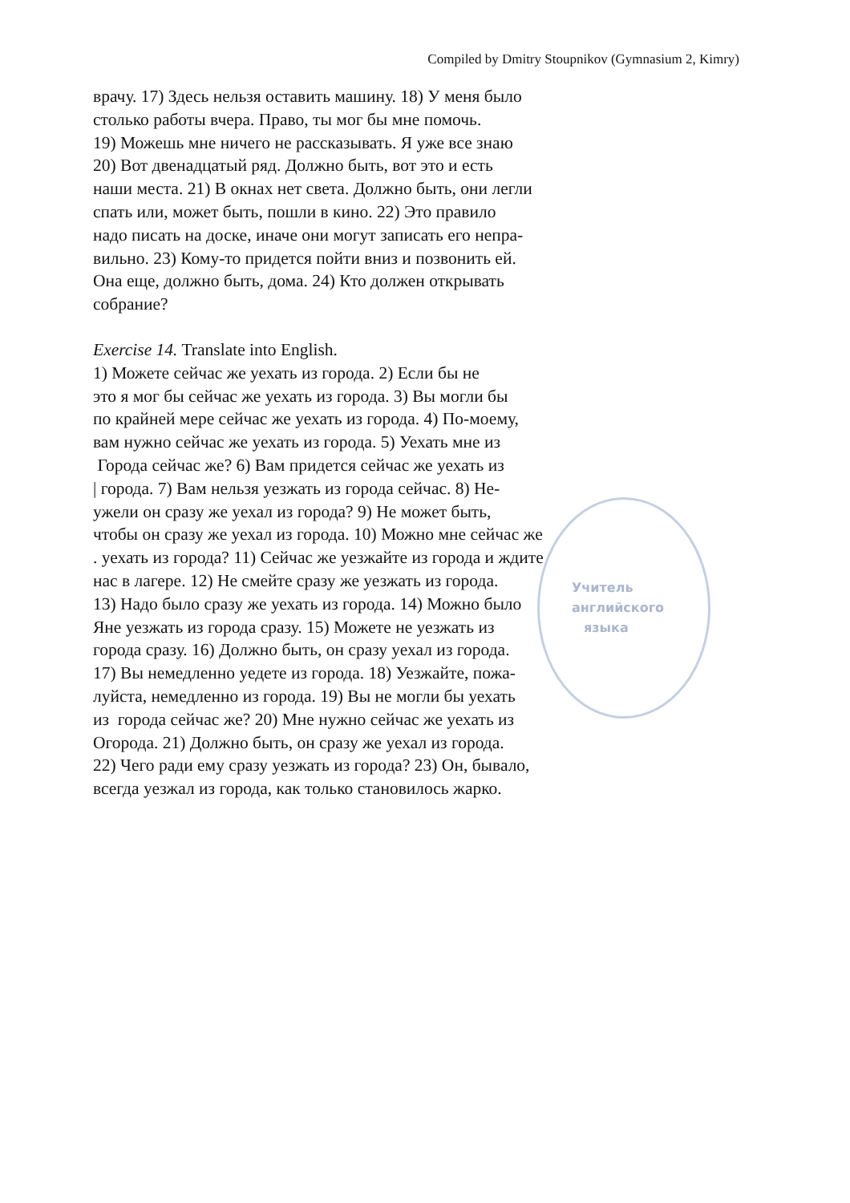Compiled by Dmitry Stoupnikov (Gymnasium 2, Kimry)
Учитель
английского
языка
врачу. 17) Здесь нельзя оставить машину. 18) У меня было
столько работы вчера. Право, ты мог бы мне помочь.
19) Можешь мне ничего не рассказывать. Я уже все знаю
20) Вот двенадцатый ряд. Должно быть, вот это и есть
наши места. 21) В окнах нет света. Должно быть, они легли
спать или, может быть, пошли в кино. 22) Это правило
надо писать на доске, иначе они могут записать его непра-
вильно. 23) Кому-то придется пойти вниз и позвонить ей.
Она еще, должно быть, дома. 24) Кто должен открывать
собрание?
Exercise 14. Translate into English.
1) Можете сейчас же уехать из города. 2) Если бы не
это я мог бы сейчас же уехать из города. 3) Вы могли бы
по крайней мере сейчас же уехать из города. 4) По-моему,
вам нужно сейчас же уехать из города. 5) Уехать мне из
Города сейчас же? 6) Вам придется сейчас же уехать из
| города. 7) Вам нельзя уезжать из города сейчас. 8) Не-
ужели он сразу же уехал из города? 9) Не может быть,
чтобы он сразу же уехал из города. 10) Можно мне сейчас же
. уехать из города? 11) Сейчас же уезжайте из города и ждите
нас в лагере. 12) Не смейте сразу же уезжать из города.
13) Надо было сразу же уехать из города. 14) Можно было
Яне уезжать из города сразу. 15) Можете не уезжать из
города сразу. 16) Должно быть, он сразу уехал из города.
17) Вы немедленно уедете из города. 18) Уезжайте, пожа-
луйста, немедленно из города. 19) Вы не могли бы уехать
из города сейчас же? 20) Мне нужно сейчас же уехать из
Огорода. 21) Должно быть, он сразу же уехал из города.
22) Чего ради ему сразу уезжать из города? 23) Он, бывало,
всегда уезжал из города, как только становилось жарко.